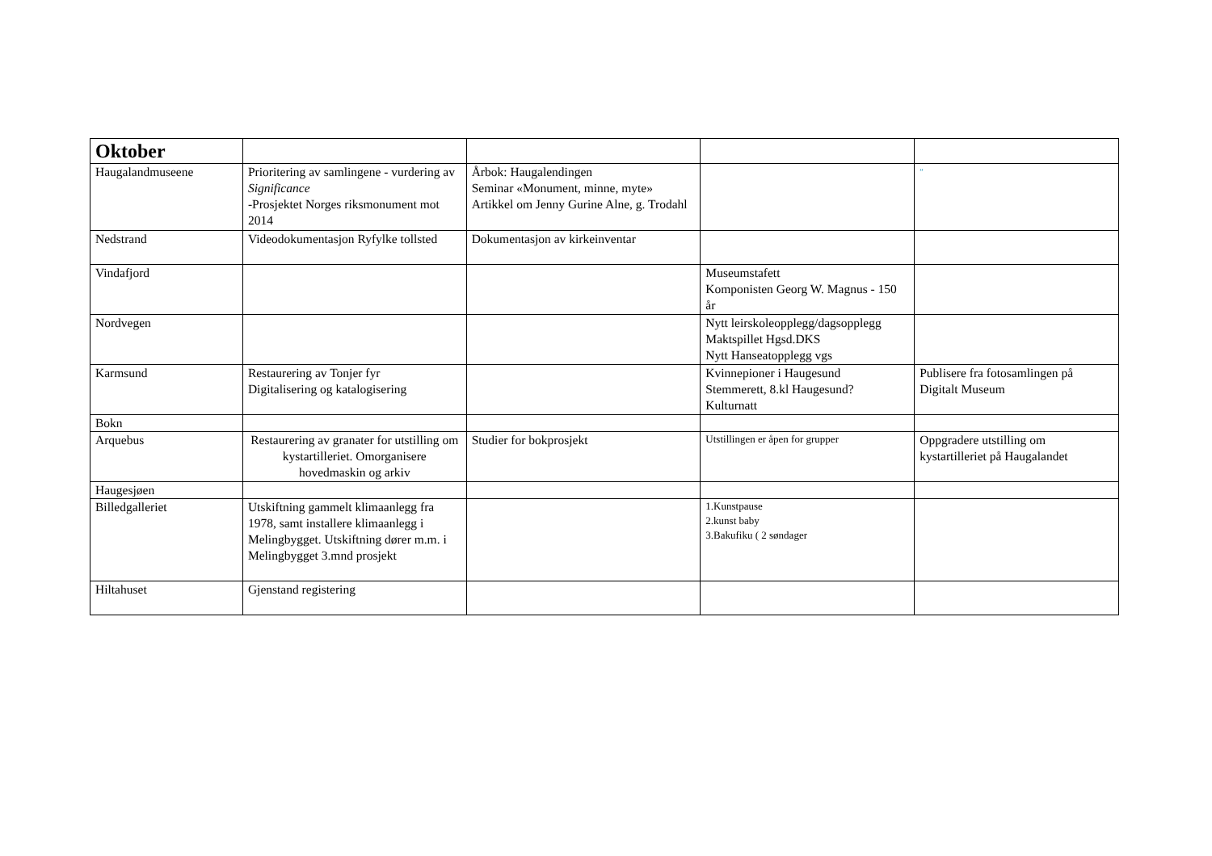| Oktober | | | | |
| Haugalandmuseene | Prioritering av samlingene - vurdering av Significance -Prosjektet Norges riksmonument mot 2014 | Årbok: Haugalendingen Seminar «Monument, minne, myte» Artikkel om Jenny Gurine Alne, g. Trodahl | | ” |
| Nedstrand | Videodokumentasjon Ryfylke tollsted | Dokumentasjon av kirkeinventar | | |
| Vindafjord | | | Museumstafett Komponisten Georg W. Magnus - 150 år | |
| Nordvegen | | | Nytt leirskoleopplegg/dagsopplegg Maktspillet Hgsd.DKS Nytt Hanseatopplegg vgs | |
| Karmsund | Restaurering av Tonjer fyr Digitalisering og katalogisering | | Kvinnepioner i Haugesund Stemmerett, 8.kl Haugesund? Kulturnatt | Publisere fra fotosamlingen på Digitalt Museum |
| Bokn | | | | |
| Arquebus | Restaurering av granater for utstilling om kystartilleriet. Omorganisere hovedmaskin og arkiv | Studier for bokprosjekt | Utstillingen er åpen for grupper | Oppgradere utstilling om kystartilleriet på Haugalandet |
| Haugesjøen | | | | |
| Billedgalleriet | Utskiftning gammelt klimaanlegg fra 1978, samt installere klimaanlegg i Melingbygget. Utskiftning dører m.m. i Melingbygget 3.mnd prosjekt | | 1.Kunstpause 2.kunst baby 3.Bakufiku ( 2 søndager | |
| Hiltahuset | Gjenstand registering | | | |